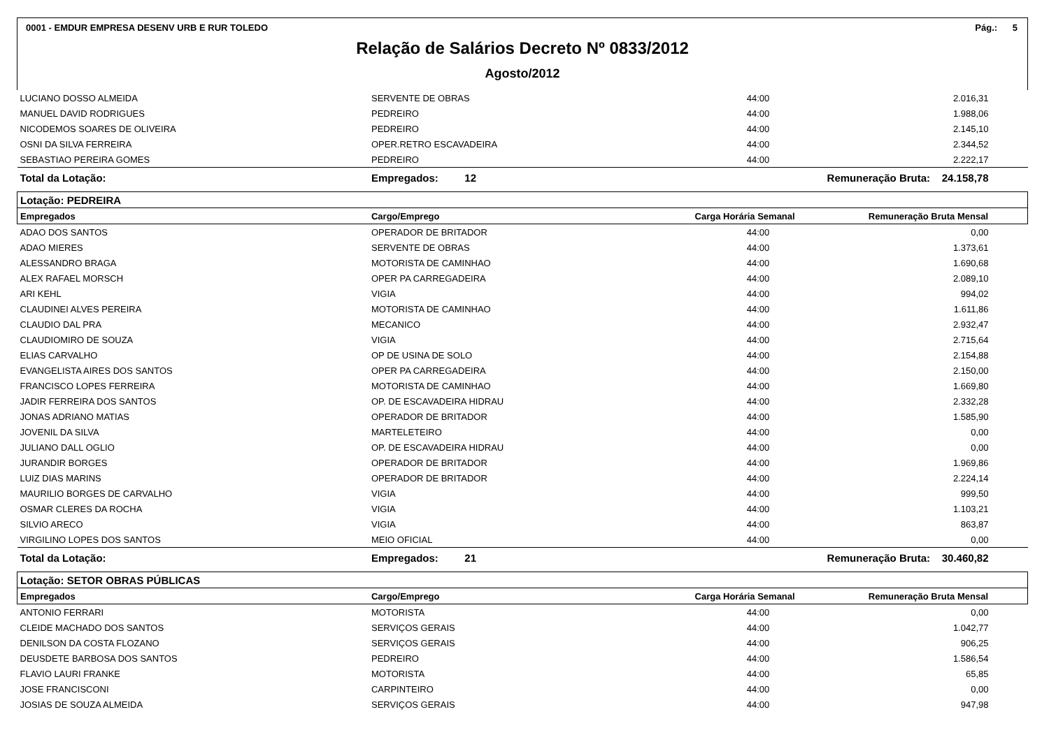0001 - EMDUR EMPRESA DESENV URB E RUR TOLEDO Pág.: 5
Relação de Salários Decreto Nº 0833/2012
Agosto/2012
| LUCIANO DOSSO ALMEIDA | SERVENTE DE OBRAS | 44:00 | 2.016,31 |
| MANUEL DAVID RODRIGUES | PEDREIRO | 44:00 | 1.988,06 |
| NICODEMOS SOARES DE OLIVEIRA | PEDREIRO | 44:00 | 2.145,10 |
| OSNI DA SILVA FERREIRA | OPER.RETRO ESCAVADEIRA | 44:00 | 2.344,52 |
| SEBASTIAO PEREIRA GOMES | PEDREIRO | 44:00 | 2.222,17 |
| Total da Lotação: | Empregados: 12 | | Remuneração Bruta: 24.158,78 |
| Lotação: PEDREIRA | | | |
| Empregados | Cargo/Emprego | Carga Horária Semanal | Remuneração Bruta Mensal |
| ADAO DOS SANTOS | OPERADOR DE BRITADOR | 44:00 | 0,00 |
| ADAO MIERES | SERVENTE DE OBRAS | 44:00 | 1.373,61 |
| ALESSANDRO BRAGA | MOTORISTA DE CAMINHAO | 44:00 | 1.690,68 |
| ALEX RAFAEL MORSCH | OPER PA CARREGADEIRA | 44:00 | 2.089,10 |
| ARI KEHL | VIGIA | 44:00 | 994,02 |
| CLAUDINEI ALVES PEREIRA | MOTORISTA DE CAMINHAO | 44:00 | 1.611,86 |
| CLAUDIO DAL PRA | MECANICO | 44:00 | 2.932,47 |
| CLAUDIOMIRO DE SOUZA | VIGIA | 44:00 | 2.715,64 |
| ELIAS CARVALHO | OP DE USINA DE SOLO | 44:00 | 2.154,88 |
| EVANGELISTA AIRES DOS SANTOS | OPER PA CARREGADEIRA | 44:00 | 2.150,00 |
| FRANCISCO LOPES FERREIRA | MOTORISTA DE CAMINHAO | 44:00 | 1.669,80 |
| JADIR FERREIRA DOS SANTOS | OP. DE ESCAVADEIRA HIDRAU | 44:00 | 2.332,28 |
| JONAS ADRIANO MATIAS | OPERADOR DE BRITADOR | 44:00 | 1.585,90 |
| JOVENIL DA SILVA | MARTELETEIRO | 44:00 | 0,00 |
| JULIANO DALL OGLIO | OP. DE ESCAVADEIRA HIDRAU | 44:00 | 0,00 |
| JURANDIR BORGES | OPERADOR DE BRITADOR | 44:00 | 1.969,86 |
| LUIZ DIAS MARINS | OPERADOR DE BRITADOR | 44:00 | 2.224,14 |
| MAURILIO BORGES DE CARVALHO | VIGIA | 44:00 | 999,50 |
| OSMAR CLERES DA ROCHA | VIGIA | 44:00 | 1.103,21 |
| SILVIO ARECO | VIGIA | 44:00 | 863,87 |
| VIRGILINO LOPES DOS SANTOS | MEIO OFICIAL | 44:00 | 0,00 |
| Total da Lotação: | Empregados: 21 | | Remuneração Bruta: 30.460,82 |
| Lotação: SETOR OBRAS PÚBLICAS | | | |
| Empregados | Cargo/Emprego | Carga Horária Semanal | Remuneração Bruta Mensal |
| ANTONIO FERRARI | MOTORISTA | 44:00 | 0,00 |
| CLEIDE MACHADO DOS SANTOS | SERVIÇOS GERAIS | 44:00 | 1.042,77 |
| DENILSON DA COSTA FLOZANO | SERVIÇOS GERAIS | 44:00 | 906,25 |
| DEUSDETE BARBOSA DOS SANTOS | PEDREIRO | 44:00 | 1.586,54 |
| FLAVIO LAURI FRANKE | MOTORISTA | 44:00 | 65,85 |
| JOSE FRANCISCONI | CARPINTEIRO | 44:00 | 0,00 |
| JOSIAS DE SOUZA ALMEIDA | SERVIÇOS GERAIS | 44:00 | 947,98 |